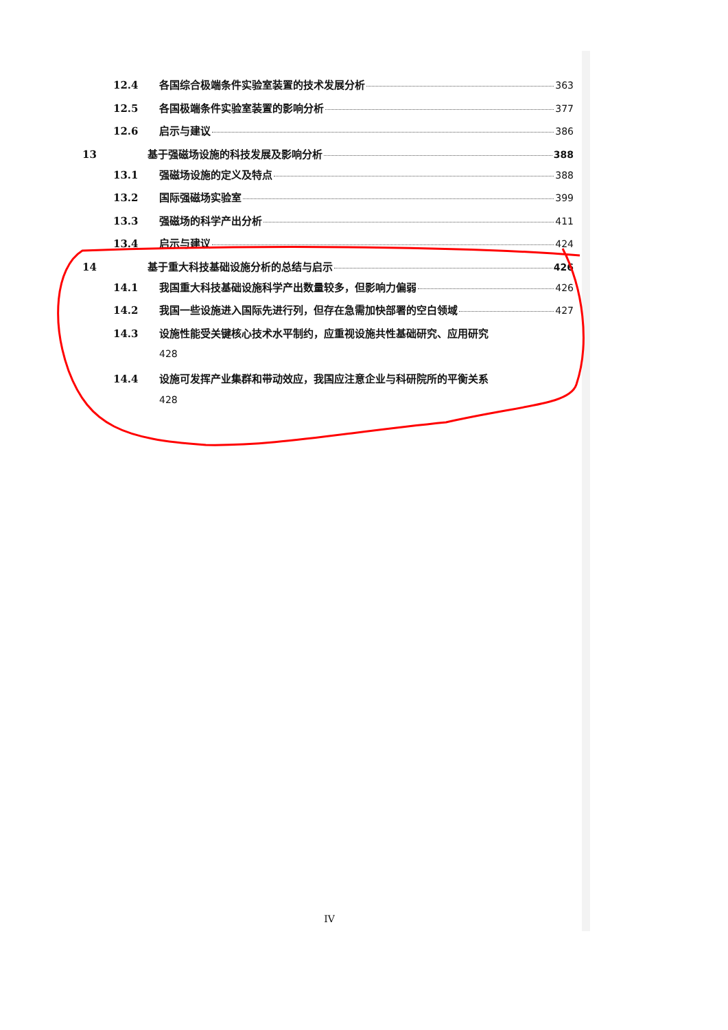12.4 各国综合极端条件实验室装置的技术发展分析 363
12.5 各国极端条件实验室装置的影响分析 377
12.6 启示与建议 386
13 基于强磁场设施的科技发展及影响分析 388
13.1 强磁场设施的定义及特点 388
13.2 国际强磁场实验室 399
13.3 强磁场的科学产出分析 411
13.4 启示与建议 424
14 基于重大科技基础设施分析的总结与启示 426
14.1 我国重大科技基础设施科学产出数量较多，但影响力偏弱 426
14.2 我国一些设施进入国际先进行列，但存在急需加快部署的空白领域 427
14.3 设施性能受关键核心技术水平制约，应重视设施共性基础研究、应用研究
428
14.4 设施可发挥产业集群和带动效应，我国应注意企业与科研院所的平衡关系
428
IV